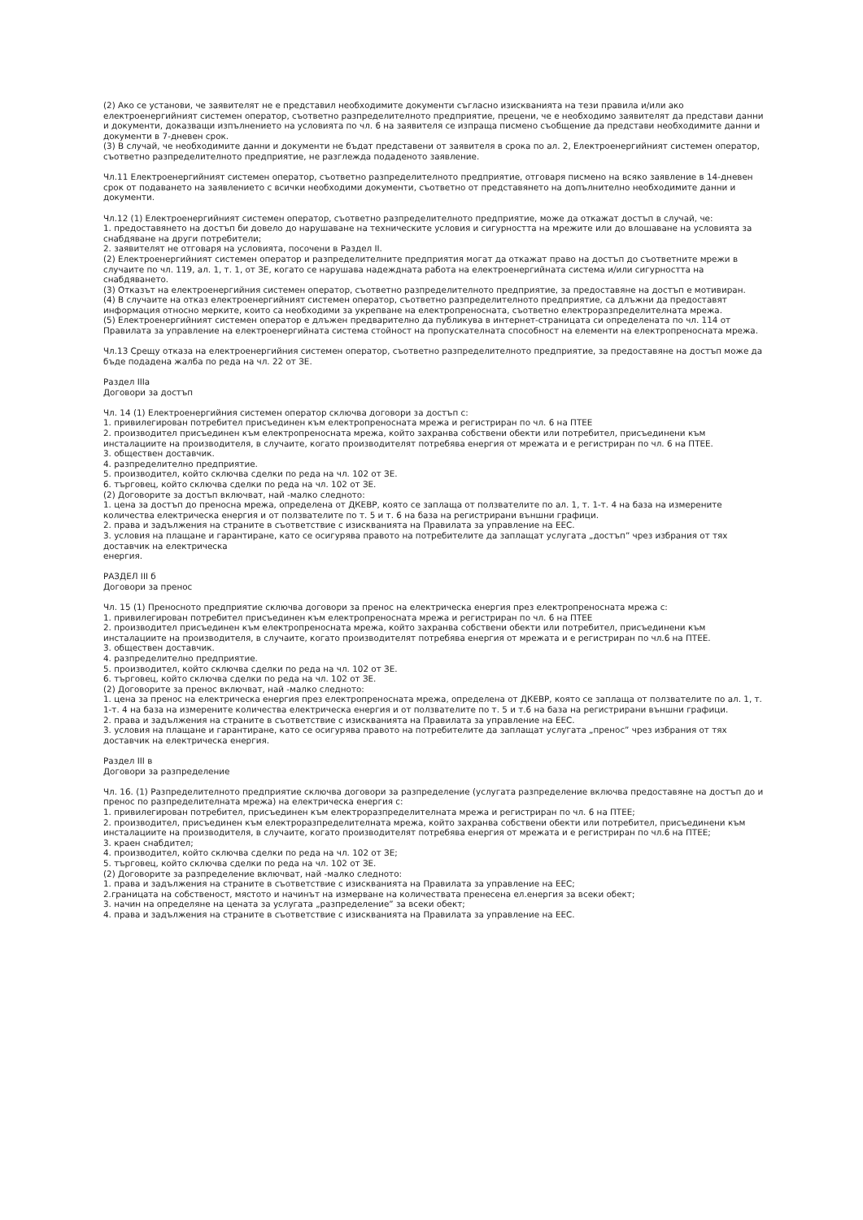(2) Ако се установи, че заявителят не е представил необходимите документи съгласно изискванията на тези правила и/или ако електроенергийният системен оператор, съответно разпределителното предприятие, прецени, че е необходимо заявителят да представи данни и документи, доказващи изпълнението на условията по чл. 6 на заявителя се изпраща писмено съобщение да представи необходимите данни и документи в 7-дневен срок.
(3) В случай, че необходимите данни и документи не бъдат представени от заявителя в срока по ал. 2, Електроенергийният системен оператор, съответно разпределителното предприятие, не разглежда подаденото заявление.
Чл.11 Електроенергийният системен оператор, съответно разпределителното предприятие, отговаря писмено на всяко заявление в 14-дневен срок от подаването на заявлението с всички необходими документи, съответно от представянето на допълнително необходимите данни и документи.
Чл.12 (1) Електроенергийният системен оператор, съответно разпределителното предприятие, може да откажат достъп в случай, че:
1. предоставянето на достъп би довело до нарушаване на техническите условия и сигурността на мрежите или до влошаване на условията за снабдяване на други потребители;
2. заявителят не отговаря на условията, посочени в Раздел II.
(2) Електроенергийният системен оператор и разпределителните предприятия могат да откажат право на достъп до съответните мрежи в случаите по чл. 119, ал. 1, т. 1, от ЗЕ, когато се нарушава надеждната работа на електроенергийната система и/или сигурността на снабдяването.
(3) Отказът на електроенергийния системен оператор, съответно разпределителното предприятие, за предоставяне на достъп е мотивиран.
(4) В случаите на отказ електроенергийният системен оператор, съответно разпределителното предприятие, са длъжни да предоставят информация относно мерките, които са необходими за укрепване на електропреносната, съответно електроразпределителната мрежа.
(5) Електроенергийният системен оператор е длъжен предварително да публикува в интернет-страницата си определената по чл. 114 от Правилата за управление на електроенергийната система стойност на пропускателната способност на елементи на електропреносната мрежа.
Чл.13 Срещу отказа на електроенергийния системен оператор, съответно разпределителното предприятие, за предоставяне на достъп може да бъде подадена жалба по реда на чл. 22 от ЗЕ.
Раздел IIIа
Договори за достъп
Чл. 14 (1) Електроенергийния системен оператор сключва договори за достъп с:
1. привилегирован потребител присъединен към електропреносната мрежа и регистриран по чл. 6 на ПТЕЕ
2. производител присъединен към електропреносната мрежа, който захранва собствени обекти или потребител, присъединени към инсталациите на производителя, в случаите, когато производителят потребява енергия от мрежата и е регистриран по чл. 6 на ПТЕЕ.
3. обществен доставчик.
4. разпределително предприятие.
5. производител, който сключва сделки по реда на чл. 102 от ЗЕ.
6. търговец, който сключва сделки по реда на чл. 102 от ЗЕ.
(2) Договорите за достъп включват, най -малко следното:
1. цена за достъп до преносна мрежа, определена от ДКЕВР, която се заплаща от ползвателите по ал. 1, т. 1-т. 4 на база на измерените количества електрическа енергия и от ползвателите по т. 5 и т. 6 на база на регистрирани външни графици.
2. права и задължения на страните в съответствие с изискванията на Правилата за управление на ЕЕС.
3. условия на плащане и гарантиране, като се осигурява правото на потребителите да заплащат услугата „достъп” чрез избрания от тях доставчик на електрическа
енергия.
РАЗДЕЛ III б
Договори за пренос
Чл. 15 (1) Преносното предприятие сключва договори за пренос на електрическа енергия през електропреносната мрежа с:
1. привилегирован потребител присъединен към електропреносната мрежа и регистриран по чл. 6 на ПТЕЕ
2. производител присъединен към електропреносната мрежа, който захранва собствени обекти или потребител, присъединени към инсталациите на производителя, в случаите, когато производителят потребява енергия от мрежата и е регистриран по чл.6 на ПТЕЕ.
3. обществен доставчик.
4. разпределително предприятие.
5. производител, който сключва сделки по реда на чл. 102 от ЗЕ.
6. търговец, който сключва сделки по реда на чл. 102 от ЗЕ.
(2) Договорите за пренос включват, най -малко следното:
1. цена за пренос на електрическа енергия през електропреносната мрежа, определена от ДКЕВР, която се заплаща от ползвателите по ал. 1, т. 1-т. 4 на база на измерените количества електрическа енергия и от ползвателите по т. 5 и т.6 на база на регистрирани външни графици.
2. права и задължения на страните в съответствие с изискванията на Правилата за управление на ЕЕС.
3. условия на плащане и гарантиране, като се осигурява правото на потребителите да заплащат услугата „пренос” чрез избрания от тях доставчик на електрическа енергия.
Раздел III в
Договори за разпределение
Чл. 16. (1) Разпределителното предприятие сключва договори за разпределение (услугата разпределение включва предоставяне на достъп до и пренос по разпределителната мрежа) на електрическа енергия с:
1. привилегирован потребител, присъединен към електроразпределителната мрежа и регистриран по чл. 6 на ПТЕЕ;
2. производител, присъединен към електроразпределителната мрежа, който захранва собствени обекти или потребител, присъединени към инсталациите на производителя, в случаите, когато производителят потребява енергия от мрежата и е регистриран по чл.6 на ПТЕЕ;
3. краен снабдител;
4. производител, който сключва сделки по реда на чл. 102 от ЗЕ;
5. търговец, който сключва сделки по реда на чл. 102 от ЗЕ.
(2) Договорите за разпределение включват, най -малко следното:
1. права и задължения на страните в съответствие с изискванията на Правилата за управление на ЕЕС;
2.границата на собственост, мястото и начинът на измерване на количествата пренесена ел.енергия за всеки обект;
3. начин на определяне на цената за услугата „разпределение” за всеки обект;
4. права и задължения на страните в съответствие с изискванията на Правилата за управление на ЕЕС.